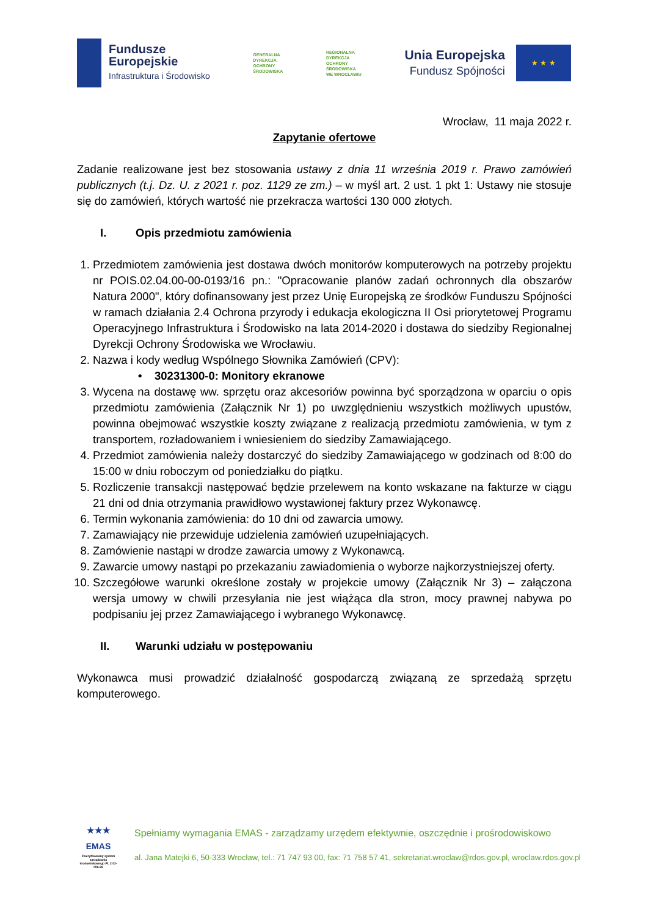Fundusze
Europejskie
Infrastruktura i Środowisko
GENERALNA
DYREKCJA
OCHRONY
ŚRODOWISKA
REGIONALNA
DYREKCJA
OCHRONY
ŚRODOWISKA
WE WROCŁAWIU
Unia Europejska
Fundusz Spójności
★ ★ ★
Wrocław, 11 maja 2022 r.
Zapytanie ofertowe
Zadanie realizowane jest bez stosowania ustawy z dnia 11 września 2019 r. Prawo zamówień publicznych (t.j. Dz. U. z 2021 r. poz. 1129 ze zm.) – w myśl art. 2 ust. 1 pkt 1: Ustawy nie stosuje się do zamówień, których wartość nie przekracza wartości 130 000 złotych.
I. Opis przedmiotu zamówienia
1. Przedmiotem zamówienia jest dostawa dwóch monitorów komputerowych na potrzeby projektu nr POIS.02.04.00-00-0193/16 pn.: "Opracowanie planów zadań ochronnych dla obszarów Natura 2000", który dofinansowany jest przez Unię Europejską ze środków Funduszu Spójności w ramach działania 2.4 Ochrona przyrody i edukacja ekologiczna II Osi priorytetowej Programu Operacyjnego Infrastruktura i Środowisko na lata 2014-2020 i dostawa do siedziby Regionalnej Dyrekcji Ochrony Środowiska we Wrocławiu.
2. Nazwa i kody według Wspólnego Słownika Zamówień (CPV):
• 30231300-0: Monitory ekranowe
3. Wycena na dostawę ww. sprzętu oraz akcesoriów powinna być sporządzona w oparciu o opis przedmiotu zamówienia (Załącznik Nr 1) po uwzględnieniu wszystkich możliwych upustów, powinna obejmować wszystkie koszty związane z realizacją przedmiotu zamówienia, w tym z transportem, rozładowaniem i wniesieniem do siedziby Zamawiającego.
4. Przedmiot zamówienia należy dostarczyć do siedziby Zamawiającego w godzinach od 8:00 do 15:00 w dniu roboczym od poniedziałku do piątku.
5. Rozliczenie transakcji następować będzie przelewem na konto wskazane na fakturze w ciągu 21 dni od dnia otrzymania prawidłowo wystawionej faktury przez Wykonawcę.
6. Termin wykonania zamówienia: do 10 dni od zawarcia umowy.
7. Zamawiający nie przewiduje udzielenia zamówień uzupełniających.
8. Zamówienie nastąpi w drodze zawarcia umowy z Wykonawcą.
9. Zawarcie umowy nastąpi po przekazaniu zawiadomienia o wyborze najkorzystniejszej oferty.
10. Szczegółowe warunki określone zostały w projekcie umowy (Załącznik Nr 3) – załączona wersja umowy w chwili przesyłania nie jest wiążąca dla stron, mocy prawnej nabywa po podpisaniu jej przez Zamawiającego i wybranego Wykonawcę.
II. Warunki udziału w postępowaniu
Wykonawca musi prowadzić działalność gospodarczą związaną ze sprzedażą sprzętu komputerowego.
★★★
EMAS
Zweryfikowany system zarządzania środowiskowego PL 2.02-006-69
Spełniamy wymagania EMAS - zarządzamy urzędem efektywnie, oszczędnie i prośrodowiskowo
al. Jana Matejki 6, 50-333 Wrocław, tel.: 71 747 93 00, fax: 71 758 57 41, sekretariat.wroclaw@rdos.gov.pl, wroclaw.rdos.gov.pl